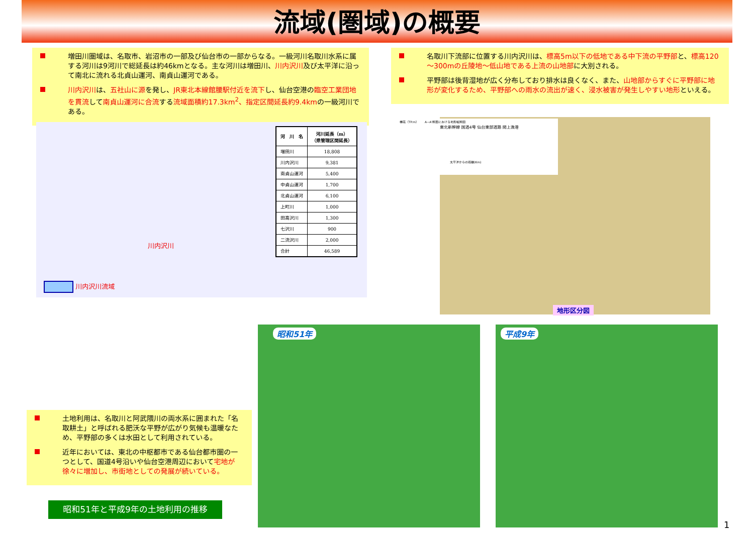流域(圏域)の概要
増田川圏域は、名取市、岩沼市の一部及び仙台市の一部からなる。一級河川名取川水系に属する河川は9河川で総延長は約46kmとなる。主な河川は増田川、川内沢川及び太平洋に沿って南北に流れる北貞山運河、南貞山運河である。
川内沢川は、五社山に源を発し、JR東北本線館腰駅付近を流下し、仙台空港の臨空工業団地を貫流して南貞山運河に合流する流域面積約17.3km<sup>2</sup>、指定区間延長約9.4kmの一級河川である。
名取川下流部に位置する川内沢川は、標高5m以下の低地である中下流の平野部と、標高120～300mの丘陵地～低山地である上流の山地部に大別される。
平野部は後背湿地が広く分布しており排水は良くなく、また、山地部からすぐに平野部に地形が変化するため、平野部への雨水の流出が速く、浸水被害が発生しやすい地形といえる。
川内沢川
川内沢川流域
| 河 川 名 | 河川延長（m） （県管理区間延長） |
| --- | --- |
| 増田川 | 18,808 |
| 川内沢川 | 9,381 |
| 南貞山運河 | 5,400 |
| 中貞山運河 | 1,700 |
| 北貞山運河 | 6,100 |
| 上町川 | 1,000 |
| 田高沢川 | 1,300 |
| 七沢川 | 900 |
| 二流沢川 | 2,000 |
| 合計 | 46,589 |
標高（TP.m）　　A−A'断面における地形縦断図
東北新幹線 国道4号 仙台東部道路 閖上漁港
太平洋からの距離(Km)
地形区分図
土地利用は、名取川と阿武隈川の両水系に囲まれた「名取耕土」と呼ばれる肥沃な平野が広がり気候も温暖なため、平野部の多くは水田として利用されている。
近年においては、東北の中枢都市である仙台都市圏の一つとして、国道4号沿いや仙台空港周辺において宅地が徐々に増加し、市街地としての発展が続いている。
昭和51年と平成9年の土地利用の推移
昭和51年 平成9年
1